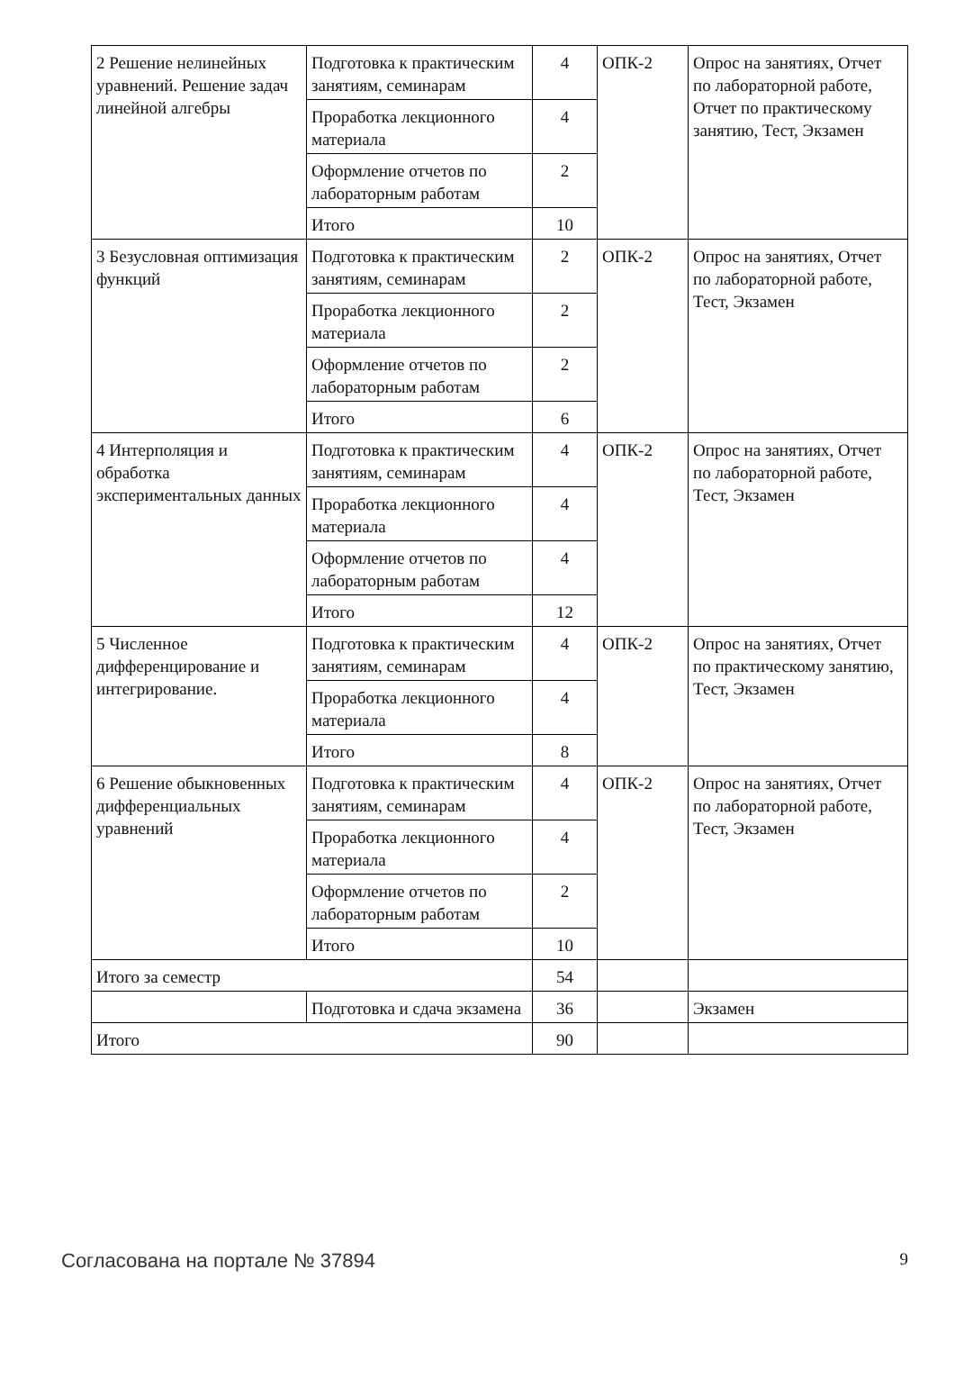| 2 Решение нелинейных уравнений. Решение задач линейной алгебры | Подготовка к практическим занятиям, семинарам | 4 | ОПК-2 | Опрос на занятиях, Отчет по лабораторной работе, Отчет по практическому занятию, Тест, Экзамен |
| | Проработка лекционного материала | 4 | | |
| | Оформление отчетов по лабораторным работам | 2 | | |
| | Итого | 10 | | |
| 3 Безусловная оптимизация функций | Подготовка к практическим занятиям, семинарам | 2 | ОПК-2 | Опрос на занятиях, Отчет по лабораторной работе, Тест, Экзамен |
| | Проработка лекционного материала | 2 | | |
| | Оформление отчетов по лабораторным работам | 2 | | |
| | Итого | 6 | | |
| 4 Интерполяция и обработка экспериментальных данных | Подготовка к практическим занятиям, семинарам | 4 | ОПК-2 | Опрос на занятиях, Отчет по лабораторной работе, Тест, Экзамен |
| | Проработка лекционного материала | 4 | | |
| | Оформление отчетов по лабораторным работам | 4 | | |
| | Итого | 12 | | |
| 5 Численное дифференцирование и интегрирование. | Подготовка к практическим занятиям, семинарам | 4 | ОПК-2 | Опрос на занятиях, Отчет по практическому занятию, Тест, Экзамен |
| | Проработка лекционного материала | 4 | | |
| | Итого | 8 | | |
| 6 Решение обыкновенных дифференциальных уравнений | Подготовка к практическим занятиям, семинарам | 4 | ОПК-2 | Опрос на занятиях, Отчет по лабораторной работе, Тест, Экзамен |
| | Проработка лекционного материала | 4 | | |
| | Оформление отчетов по лабораторным работам | 2 | | |
| | Итого | 10 | | |
| Итого за семестр | | 54 | | |
| | Подготовка и сдача экзамена | 36 | | Экзамен |
| Итого | | 90 | | |
Согласована на портале № 37894 9